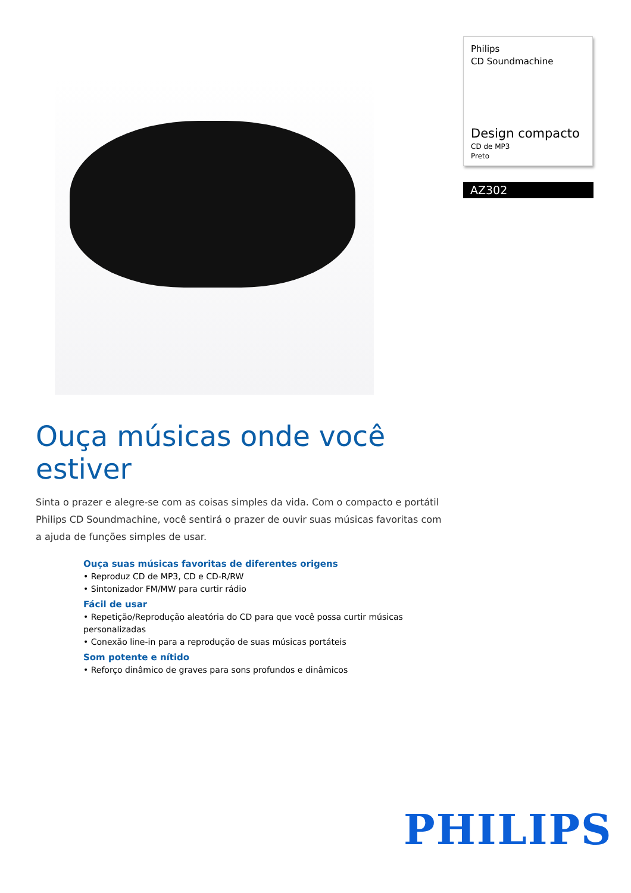Philips
CD Soundmachine
Design compacto
CD de MP3
Preto
AZ302
Ouça músicas onde você estiver
Sinta o prazer e alegre-se com as coisas simples da vida. Com o compacto e portátil Philips CD Soundmachine, você sentirá o prazer de ouvir suas músicas favoritas com a ajuda de funções simples de usar.
Ouça suas músicas favoritas de diferentes origens
• Reproduz CD de MP3, CD e CD-R/RW
• Sintonizador FM/MW para curtir rádio
Fácil de usar
• Repetição/Reprodução aleatória do CD para que você possa curtir músicas personalizadas
• Conexão line-in para a reprodução de suas músicas portáteis
Som potente e nítido
• Reforço dinâmico de graves para sons profundos e dinâmicos
PHILIPS